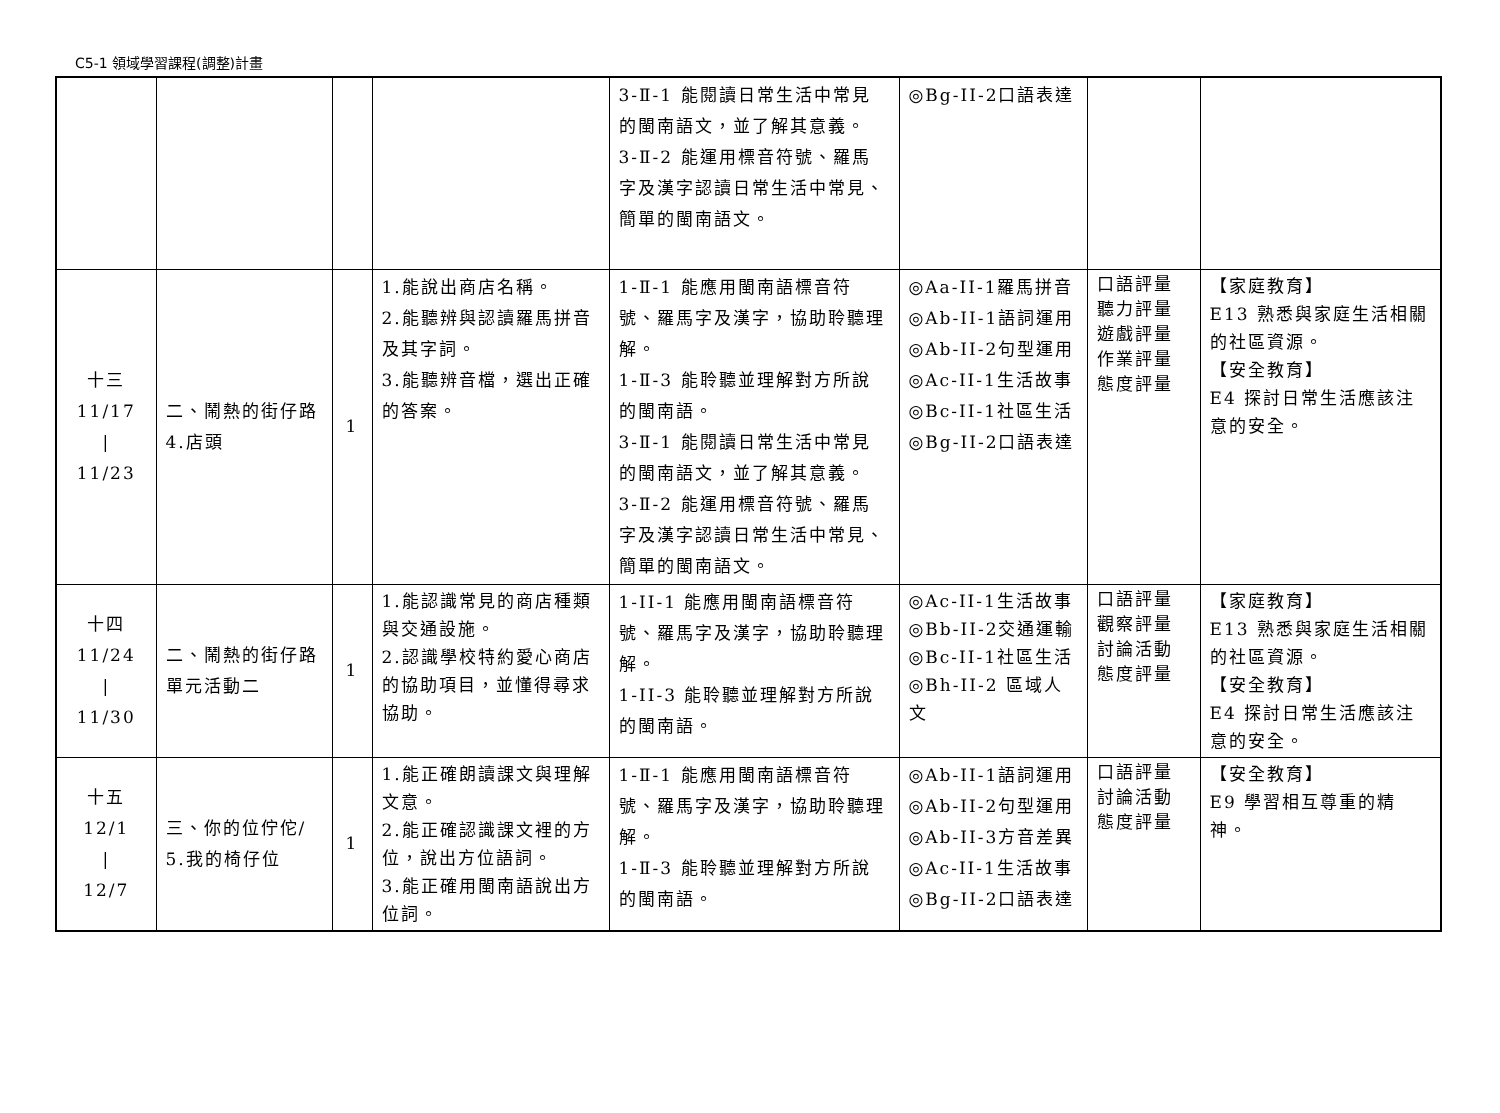C5-1 領域學習課程(調整)計畫
| | | | | 3-Ⅱ-1 能閱讀日常生活中常見的閩南語文，並了解其意義。 3-Ⅱ-2 能運用標音符號、羅馬字及漢字認讀日常生活中常見、簡單的閩南語文。 | ◎Bg-II-2口語表達 | | |
| 十三 11/17 / 11/23 | 二、鬧熱的街仔路 4.店頭 | 1 | 1.能說出商店名稱。 2.能聽辨與認讀羅馬拼音及其字詞。 3.能聽辨音檔，選出正確的答案。 | 1-Ⅱ-1 能應用閩南語標音符號、羅馬字及漢字，協助聆聽理解。 1-Ⅱ-3 能聆聽並理解對方所說的閩南語。 3-Ⅱ-1 能閱讀日常生活中常見的閩南語文，並了解其意義。 3-Ⅱ-2 能運用標音符號、羅馬字及漢字認讀日常生活中常見、簡單的閩南語文。 | ◎Aa-II-1羅馬拼音 ◎Ab-II-1語詞運用 ◎Ab-II-2句型運用 ◎Ac-II-1生活故事 ◎Bc-II-1社區生活 ◎Bg-II-2口語表達 | 口語評量 聽力評量 遊戲評量 作業評量 態度評量 | 【家庭教育】 E13 熟悉與家庭生活相關的社區資源。 【安全教育】 E4 探討日常生活應該注意的安全。 |
| 十四 11/24 / 11/30 | 二、鬧熱的街仔路 單元活動二 | 1 | 1.能認識常見的商店種類與交通設施。 2.認識學校特約愛心商店的協助項目，並懂得尋求協助。 | 1-II-1 能應用閩南語標音符號、羅馬字及漢字，協助聆聽理解。 1-II-3 能聆聽並理解對方所說的閩南語。 | ◎Ac-II-1生活故事 ◎Bb-II-2交通運輸 ◎Bc-II-1社區生活 ◎Bh-II-2 區域人文 | 口語評量 觀察評量 討論活動 態度評量 | 【家庭教育】 E13 熟悉與家庭生活相關的社區資源。 【安全教育】 E4 探討日常生活應該注意的安全。 |
| 十五 12/1 / 12/7 | 三、你的位佇佗/ 5.我的椅仔位 | 1 | 1.能正確朗讀課文與理解文意。 2.能正確認識課文裡的方位，說出方位語詞。 3.能正確用閩南語說出方位詞。 | 1-Ⅱ-1 能應用閩南語標音符號、羅馬字及漢字，協助聆聽理解。 1-Ⅱ-3 能聆聽並理解對方所說的閩南語。 | ◎Ab-II-1語詞運用 ◎Ab-II-2句型運用 ◎Ab-II-3方音差異 ◎Ac-II-1生活故事 ◎Bg-II-2口語表達 | 口語評量 討論活動 態度評量 | 【安全教育】 E9 學習相互尊重的精神。 |